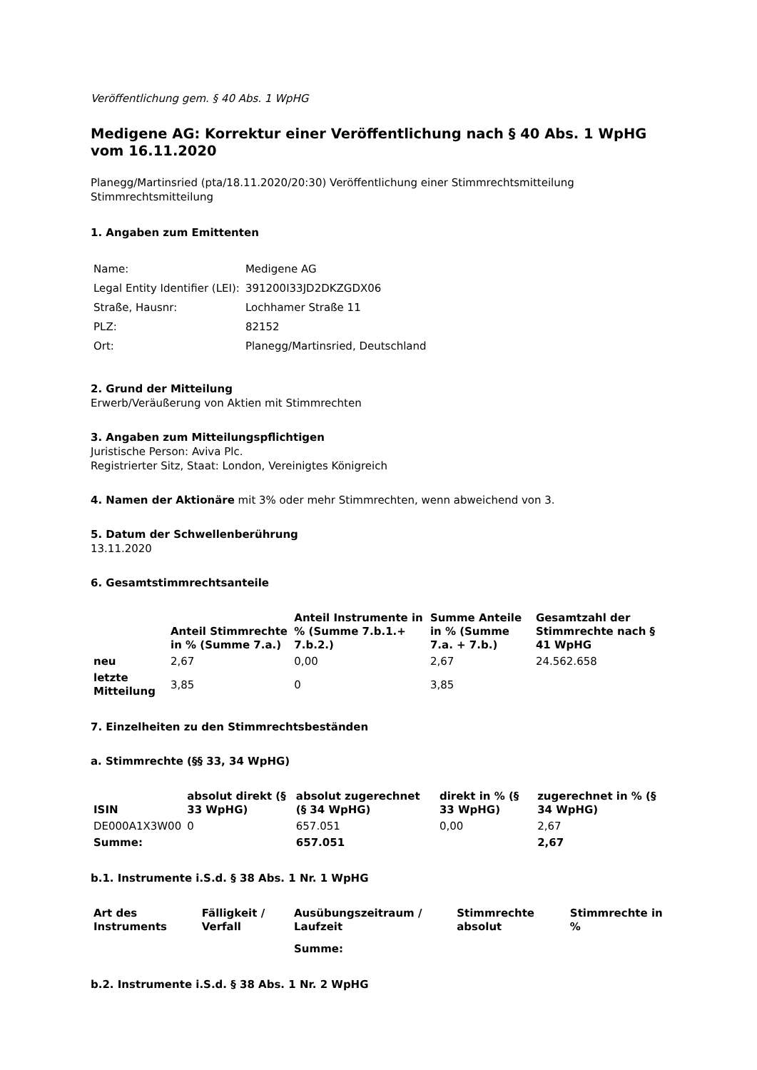Veröffentlichung gem. § 40 Abs. 1 WpHG
Medigene AG: Korrektur einer Veröffentlichung nach § 40 Abs. 1 WpHG vom 16.11.2020
Planegg/Martinsried (pta/18.11.2020/20:30) Veröffentlichung einer Stimmrechtsmitteilung
Stimmrechtsmitteilung
1. Angaben zum Emittenten
| Name: | Medigene AG |
| Legal Entity Identifier (LEI): | 391200I33JD2DKZGDX06 |
| Straße, Hausnr: | Lochhamer Straße 11 |
| PLZ: | 82152 |
| Ort: | Planegg/Martinsried, Deutschland |
2. Grund der Mitteilung
Erwerb/Veräußerung von Aktien mit Stimmrechten
3. Angaben zum Mitteilungspflichtigen
Juristische Person: Aviva Plc.
Registrierter Sitz, Staat: London, Vereinigtes Königreich
4. Namen der Aktionäre mit 3% oder mehr Stimmrechten, wenn abweichend von 3.
5. Datum der Schwellenberührung
13.11.2020
6. Gesamtstimmrechtsanteile
| | Anteil Stimmrechte in % (Summe 7.a.) | Anteil Instrumente in % (Summe 7.b.1.+ 7.b.2.) | Summe Anteile in % (Summe 7.a. + 7.b.) | Gesamtzahl der Stimmrechte nach § 41 WpHG |
| --- | --- | --- | --- | --- |
| neu | 2,67 | 0,00 | 2,67 | 24.562.658 |
| letzte Mitteilung | 3,85 | 0 | 3,85 | |
7. Einzelheiten zu den Stimmrechtsbeständen
a. Stimmrechte (§§ 33, 34 WpHG)
| ISIN | absolut direkt (§ 33 WpHG) | absolut zugerechnet (§ 34 WpHG) | direkt in % (§ 33 WpHG) | zugerechnet in % (§ 34 WpHG) |
| --- | --- | --- | --- | --- |
| DE000A1X3W00 | 0 | 657.051 | 0,00 | 2,67 |
| Summe: | | 657.051 | | 2,67 |
b.1. Instrumente i.S.d. § 38 Abs. 1 Nr. 1 WpHG
| Art des Instruments | Fälligkeit / Verfall | Ausübungszeitraum / Laufzeit | Stimmrechte absolut | Stimmrechte in % |
| --- | --- | --- | --- | --- |
| | | Summe: | | |
b.2. Instrumente i.S.d. § 38 Abs. 1 Nr. 2 WpHG